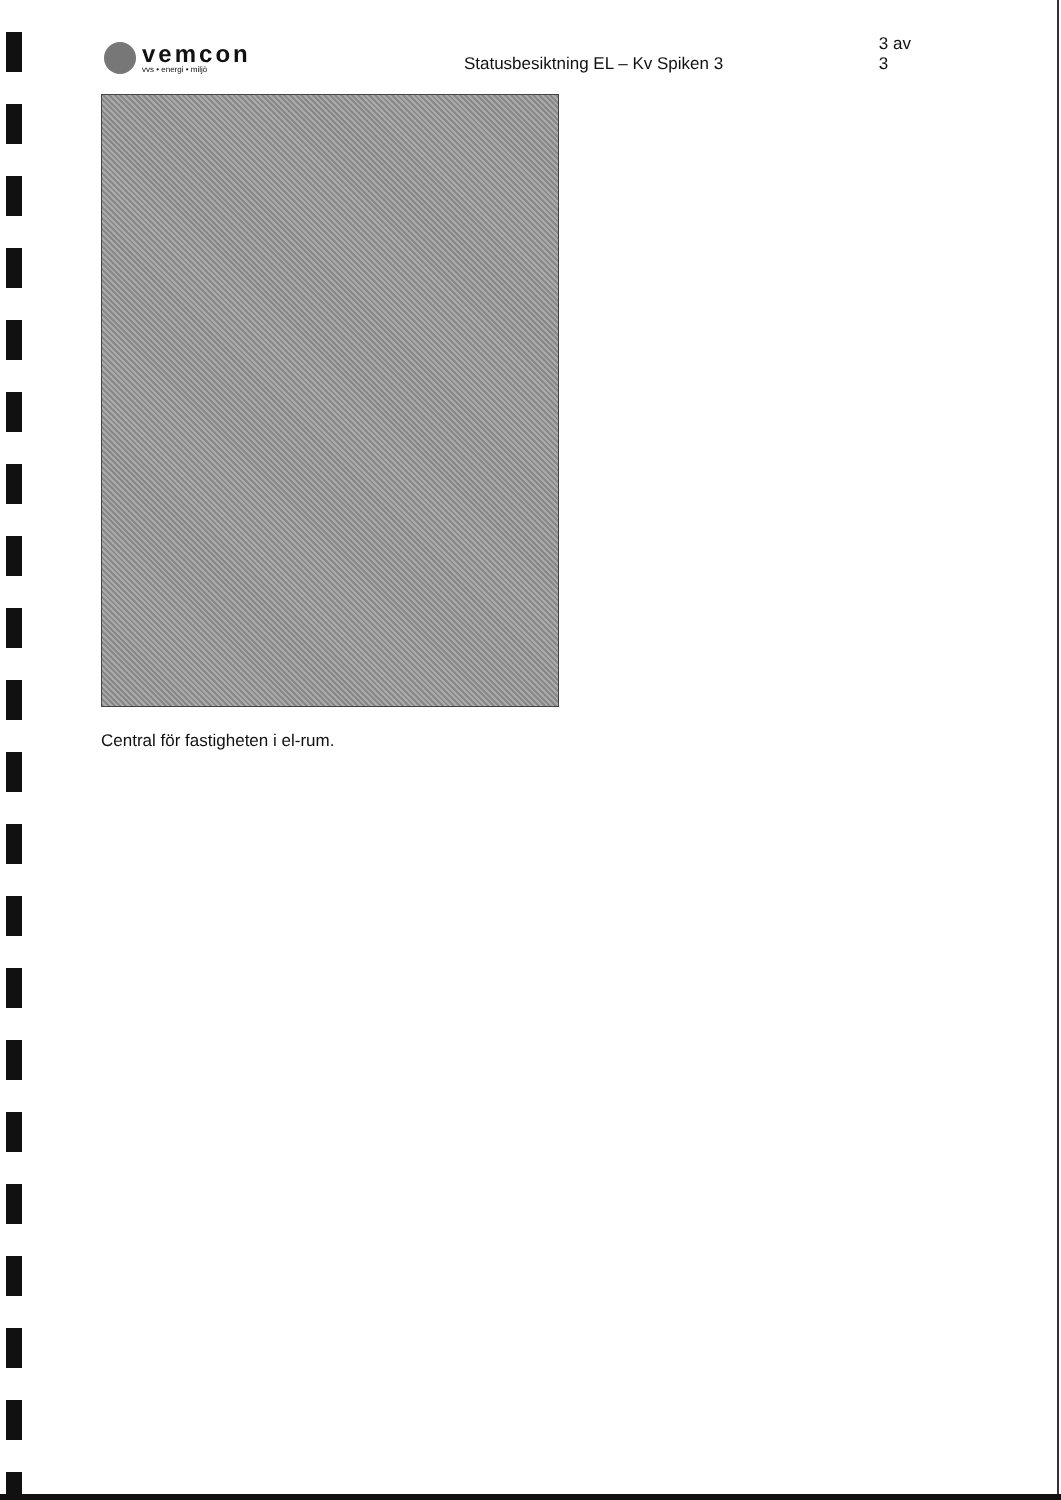vemcon
vvs • energi • miljö
Statusbesiktning EL – Kv Spiken 3
3 av 3
Central för fastigheten i el-rum.